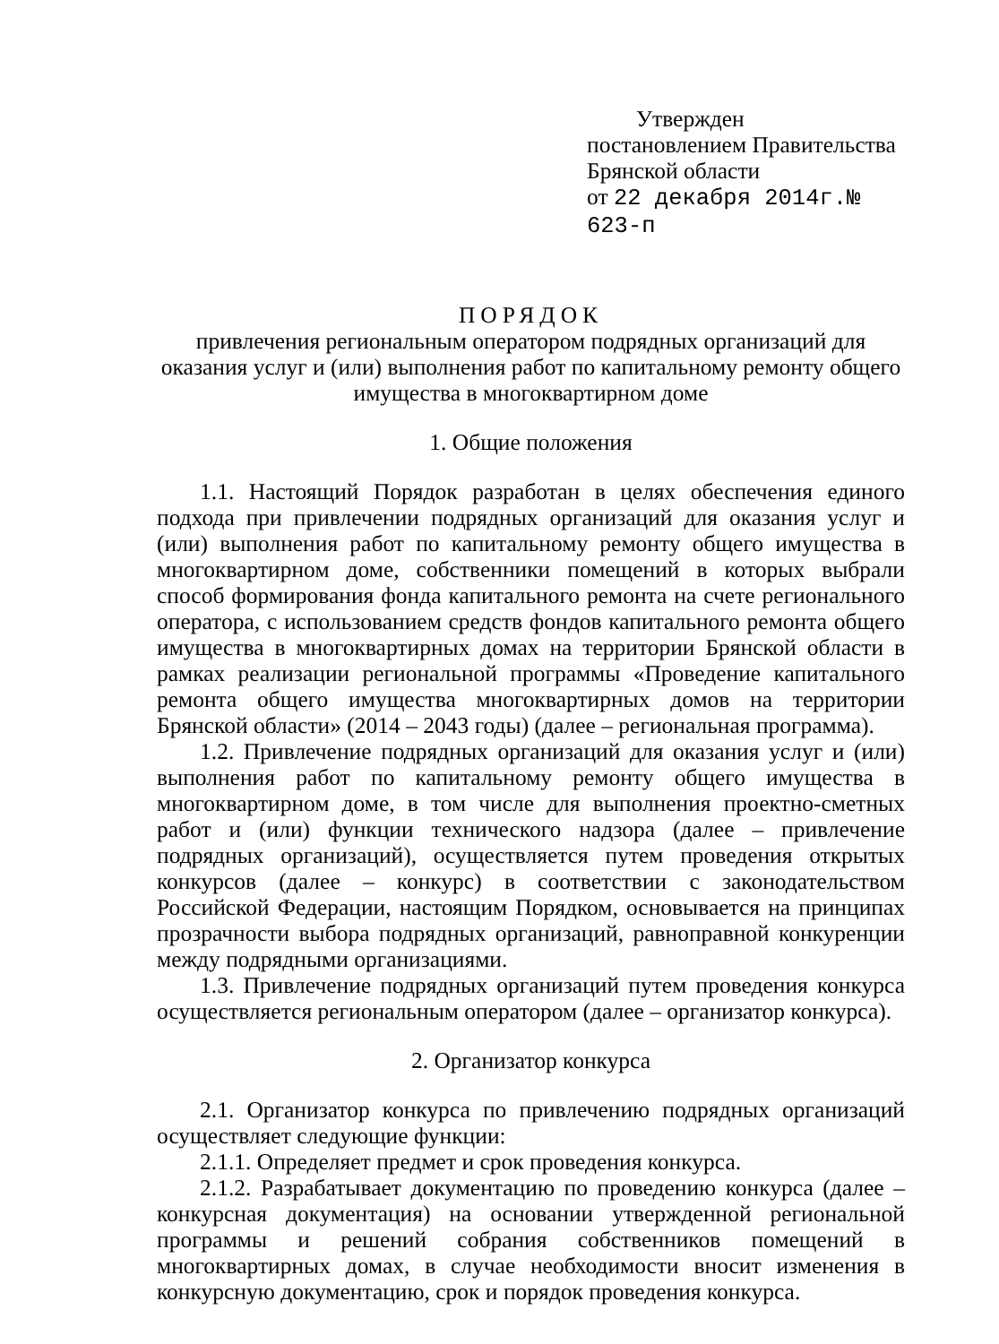Утвержден
постановлением Правительства
Брянской области
от 22 декабря 2014г.№ 623-п
ПОРЯДОК
привлечения региональным оператором подрядных организаций для оказания услуг и (или) выполнения работ по капитальному ремонту общего имущества в многоквартирном доме
1. Общие положения
1.1. Настоящий Порядок разработан в целях обеспечения единого подхода при привлечении подрядных организаций для оказания услуг и (или) выполнения работ по капитальному ремонту общего имущества в многоквартирном доме, собственники помещений в которых выбрали способ формирования фонда капитального ремонта на счете регионального оператора, с использованием средств фондов капитального ремонта общего имущества в многоквартирных домах на территории Брянской области в рамках реализации региональной программы «Проведение капитального ремонта общего имущества многоквартирных домов на территории Брянской области» (2014 – 2043 годы) (далее – региональная программа).
1.2. Привлечение подрядных организаций для оказания услуг и (или) выполнения работ по капитальному ремонту общего имущества в многоквартирном доме, в том числе для выполнения проектно-сметных работ и (или) функции технического надзора (далее – привлечение подрядных организаций), осуществляется путем проведения открытых конкурсов (далее – конкурс) в соответствии с законодательством Российской Федерации, настоящим Порядком, основывается на принципах прозрачности выбора подрядных организаций, равноправной конкуренции между подрядными организациями.
1.3. Привлечение подрядных организаций путем проведения конкурса осуществляется региональным оператором (далее – организатор конкурса).
2. Организатор конкурса
2.1. Организатор конкурса по привлечению подрядных организаций осуществляет следующие функции:
2.1.1. Определяет предмет и срок проведения конкурса.
2.1.2. Разрабатывает документацию по проведению конкурса (далее – конкурсная документация) на основании утвержденной региональной программы и решений собрания собственников помещений в многоквартирных домах, в случае необходимости вносит изменения в конкурсную документацию, срок и порядок проведения конкурса.